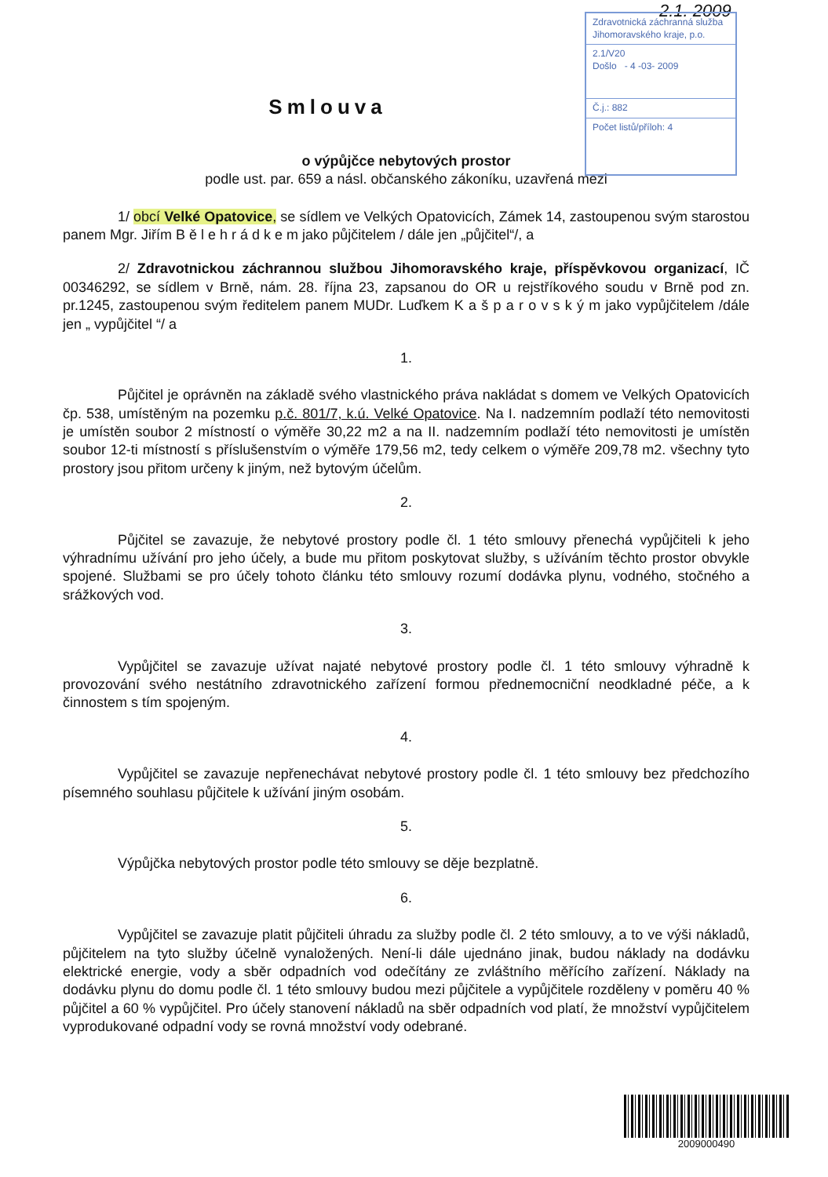2.1. 2009
Zdravotnická záchranná služba Jihomoravského kraje, p.o.
2.1/V20
Došlo - 4 -03- 2009
Č.j.: 882
Počet listů/příloh: 4
Smlouva
o výpůjčce nebytových prostor
podle ust. par. 659 a násl. občanského zákoníku, uzavřená mezi
1/ obcí Velké Opatovice, se sídlem ve Velkých Opatovicích, Zámek 14, zastoupenou svým starostou panem Mgr. Jiřím B ě l e h r á d k e m jako půjčitelem / dále jen „půjčitel“/, a
2/ Zdravotnickou záchrannou službou Jihomoravského kraje, příspěvkovou organizací, IČ 00346292, se sídlem v Brně, nám. 28. října 23, zapsanou do OR u rejstříkového soudu v Brně pod zn. pr.1245, zastoupenou svým ředitelem panem MUDr. Luďkem K a š p a r o v s k ý m jako vypůjčitelem /dále jen „ vypůjčitel “/ a
1.
Půjčitel je oprávněn na základě svého vlastnického práva nakládat s domem ve Velkých Opatovicích čp. 538, umístěným na pozemku p.č. 801/7, k.ú. Velké Opatovice. Na I. nadzemním podlaží této nemovitosti je umístěn soubor 2 místností o výměře 30,22 m2 a na II. nadzemním podlaží této nemovitosti je umístěn soubor 12-ti místností s příslušenstvím o výměře 179,56 m2, tedy celkem o výměře 209,78 m2. všechny tyto prostory jsou přitom určeny k jiným, než bytovým účelům.
2.
Půjčitel se zavazuje, že nebytové prostory podle čl. 1 této smlouvy přenechá vypůjčiteli k jeho výhradnímu užívání pro jeho účely, a bude mu přitom poskytovat služby, s užíváním těchto prostor obvykle spojené. Službami se pro účely tohoto článku této smlouvy rozumí dodávka plynu, vodného, stočného a srážkových vod.
3.
Vypůjčitel se zavazuje užívat najaté nebytové prostory podle čl. 1 této smlouvy výhradně k provozování svého nestátního zdravotnického zařízení formou přednemocniční neodkladné péče, a k činnostem s tím spojeným.
4.
Vypůjčitel se zavazuje nepřenechávat nebytové prostory podle čl. 1 této smlouvy bez předchozího písemného souhlasu půjčitele k užívání jiným osobám.
5.
Výpůjčka nebytových prostor podle této smlouvy se děje bezplatně.
6.
Vypůjčitel se zavazuje platit půjčiteli úhradu za služby podle čl. 2 této smlouvy, a to ve výši nákladů, půjčitelem na tyto služby účelně vynaložených. Není-li dále ujednáno jinak, budou náklady na dodávku elektrické energie, vody a sběr odpadních vod odečítány ze zvláštního měřícího zařízení. Náklady na dodávku plynu do domu podle čl. 1 této smlouvy budou mezi půjčitele a vypůjčitele rozděleny v poměru 40 % půjčitel a 60 % vypůjčitel. Pro účely stanovení nákladů na sběr odpadních vod platí, že množství vypůjčitelem vyprodukované odpadní vody se rovná množství vody odebrané.
2009000490